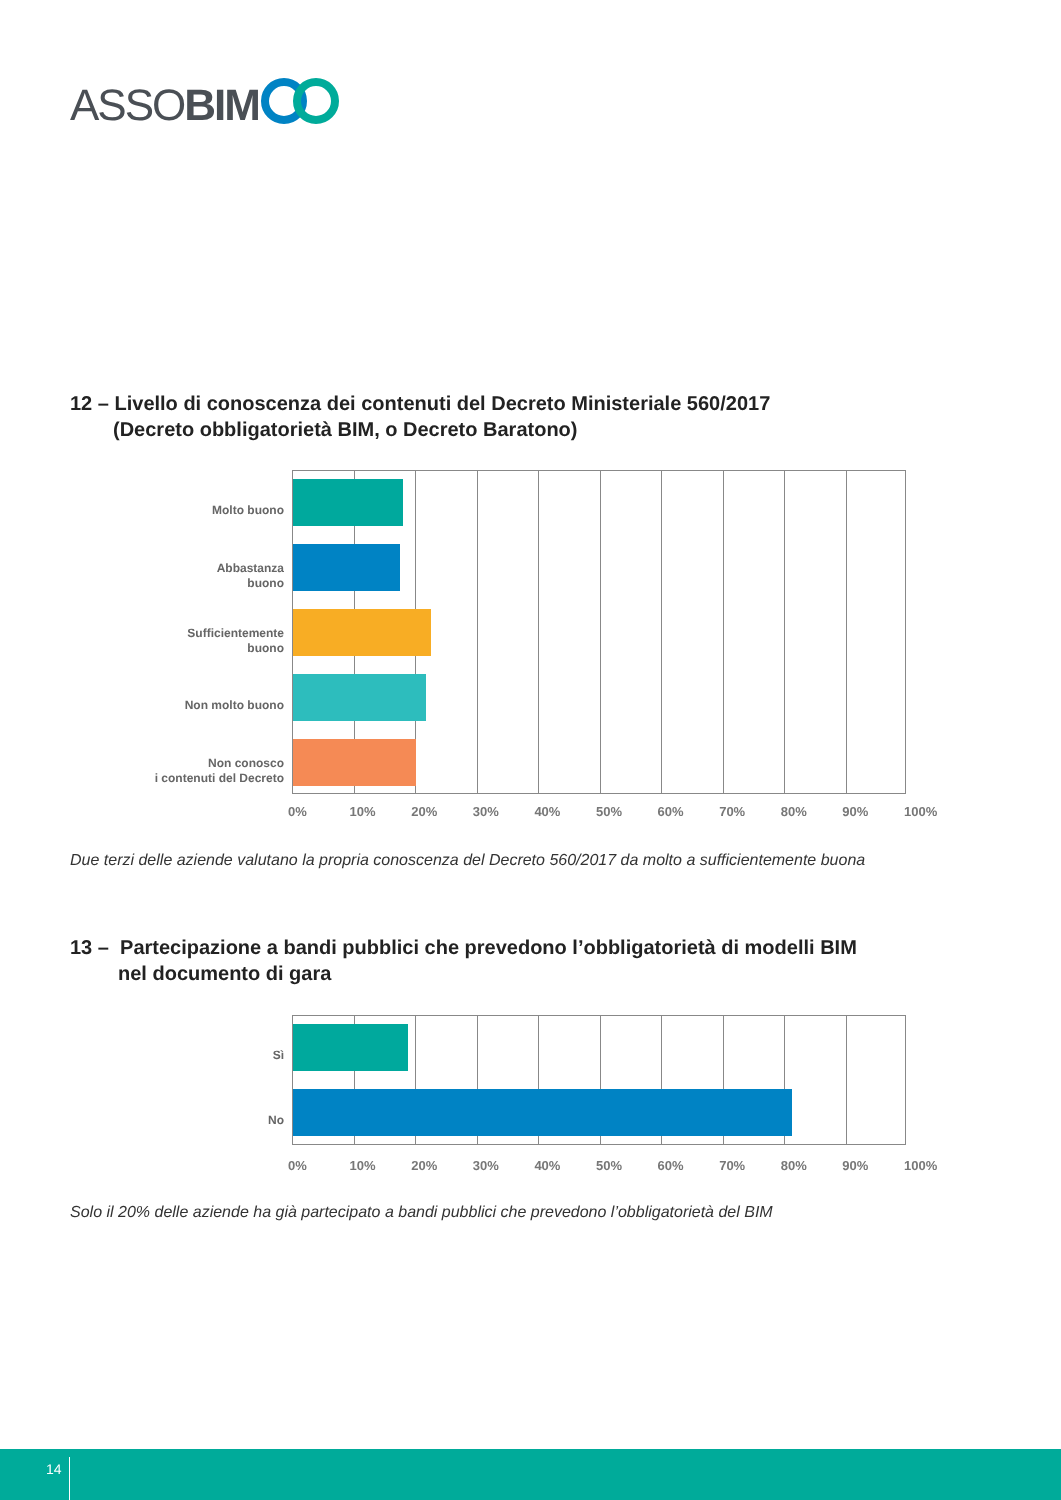ASSOBIM
12 – Livello di conoscenza dei contenuti del Decreto Ministeriale 560/2017
(Decreto obbligatorietà BIM, o Decreto Baratono)
Molto buono
Abbastanza
buono
Sufficientemente
buono
Non molto buono
Non conosco
i contenuti del Decreto
0% 10% 20% 30% 40% 50% 60% 70% 80% 90% 100%
Due terzi delle aziende valutano la propria conoscenza del Decreto 560/2017 da molto a sufficientemente buona
13 – Partecipazione a bandi pubblici che prevedono l’obbligatorietà di modelli BIM
nel documento di gara
Sì
No
0% 10% 20% 30% 40% 50% 60% 70% 80% 90% 100%
Solo il 20% delle aziende ha già partecipato a bandi pubblici che prevedono l’obbligatorietà del BIM
14